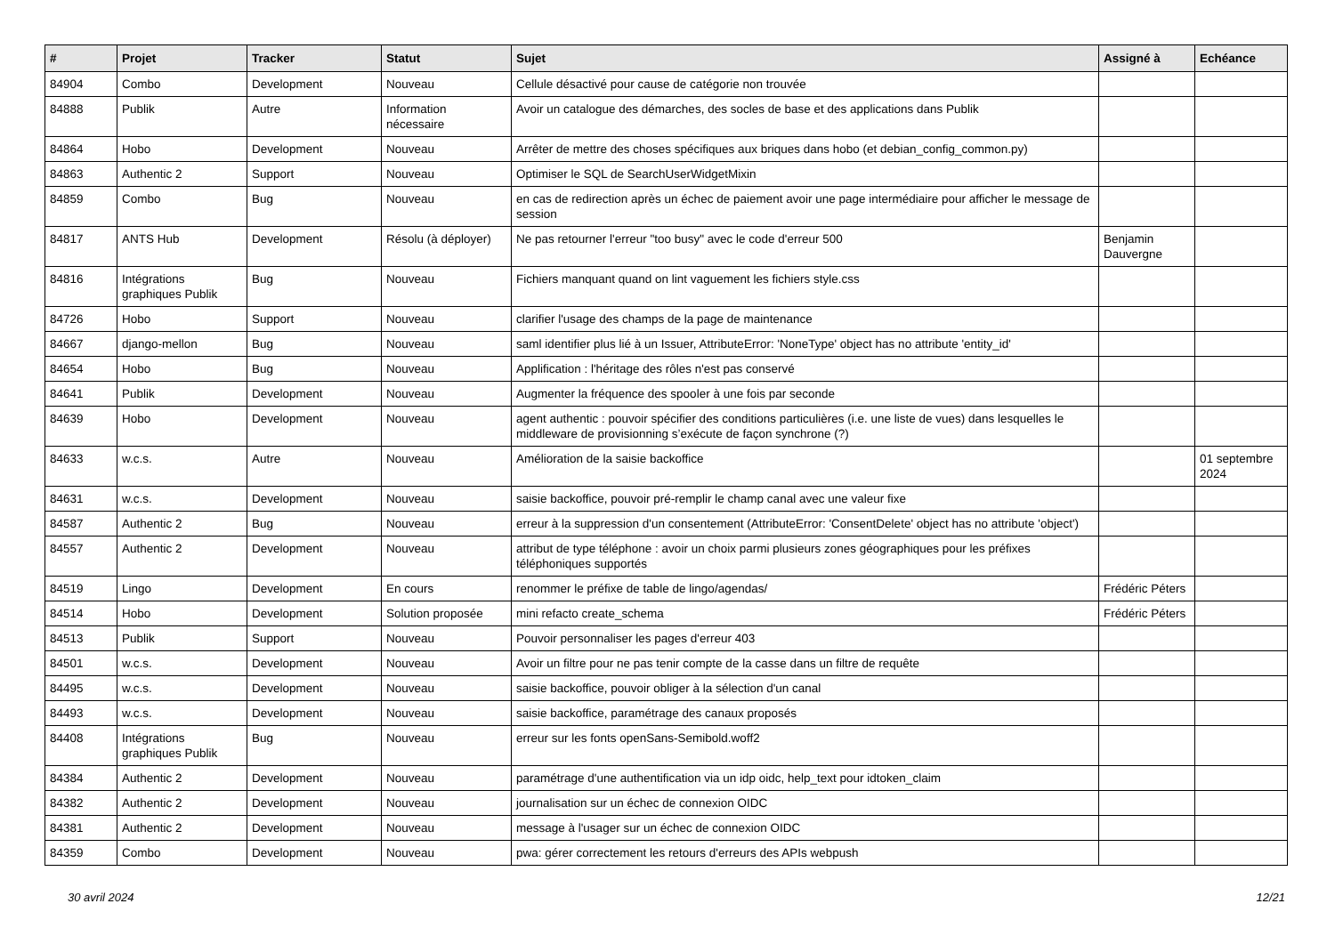| # | Projet | Tracker | Statut | Sujet | Assigné à | Echéance |
| --- | --- | --- | --- | --- | --- | --- |
| 84904 | Combo | Development | Nouveau | Cellule désactivé pour cause de catégorie non trouvée | | |
| 84888 | Publik | Autre | Information nécessaire | Avoir un catalogue des démarches, des socles de base et des applications dans Publik | | |
| 84864 | Hobo | Development | Nouveau | Arrêter de mettre des choses spécifiques aux briques dans hobo (et debian_config_common.py) | | |
| 84863 | Authentic 2 | Support | Nouveau | Optimiser le SQL de SearchUserWidgetMixin | | |
| 84859 | Combo | Bug | Nouveau | en cas de redirection après un échec de paiement avoir une page intermédiaire pour afficher le message de session | | |
| 84817 | ANTS Hub | Development | Résolu (à déployer) | Ne pas retourner l'erreur "too busy" avec le code d'erreur 500 | Benjamin Dauvergne | |
| 84816 | Intégrations graphiques Publik | Bug | Nouveau | Fichiers manquant quand on lint vaguement les fichiers style.css | | |
| 84726 | Hobo | Support | Nouveau | clarifier l'usage des champs de la page de maintenance | | |
| 84667 | django-mellon | Bug | Nouveau | saml identifier plus lié à un Issuer, AttributeError: 'NoneType' object has no attribute 'entity_id' | | |
| 84654 | Hobo | Bug | Nouveau | Applification : l'héritage des rôles n'est pas conservé | | |
| 84641 | Publik | Development | Nouveau | Augmenter la fréquence des spooler à une fois par seconde | | |
| 84639 | Hobo | Development | Nouveau | agent authentic : pouvoir spécifier des conditions particulières (i.e. une liste de vues) dans lesquelles le middleware de provisionning s’exécute de façon synchrone (?) | | |
| 84633 | w.c.s. | Autre | Nouveau | Amélioration de la saisie backoffice | | 01 septembre 2024 |
| 84631 | w.c.s. | Development | Nouveau | saisie backoffice, pouvoir pré-remplir le champ canal avec une valeur fixe | | |
| 84587 | Authentic 2 | Bug | Nouveau | erreur à la suppression d'un consentement (AttributeError: 'ConsentDelete' object has no attribute 'object') | | |
| 84557 | Authentic 2 | Development | Nouveau | attribut de type téléphone : avoir un choix parmi plusieurs zones géographiques pour les préfixes téléphoniques supportés | | |
| 84519 | Lingo | Development | En cours | renommer le préfixe de table de lingo/agendas/ | Frédéric Péters | |
| 84514 | Hobo | Development | Solution proposée | mini refacto create_schema | Frédéric Péters | |
| 84513 | Publik | Support | Nouveau | Pouvoir personnaliser les pages d'erreur 403 | | |
| 84501 | w.c.s. | Development | Nouveau | Avoir un filtre pour ne pas tenir compte de la casse dans un filtre de requête | | |
| 84495 | w.c.s. | Development | Nouveau | saisie backoffice, pouvoir obliger à la sélection d'un canal | | |
| 84493 | w.c.s. | Development | Nouveau | saisie backoffice, paramétrage des canaux proposés | | |
| 84408 | Intégrations graphiques Publik | Bug | Nouveau | erreur sur les fonts openSans-Semibold.woff2 | | |
| 84384 | Authentic 2 | Development | Nouveau | paramétrage d'une authentification via un idp oidc, help_text pour idtoken_claim | | |
| 84382 | Authentic 2 | Development | Nouveau | journalisation sur un échec de connexion OIDC | | |
| 84381 | Authentic 2 | Development | Nouveau | message à l'usager sur un échec de connexion OIDC | | |
| 84359 | Combo | Development | Nouveau | pwa: gérer correctement les retours d'erreurs des APIs webpush | | |
30 avril 2024 12/21